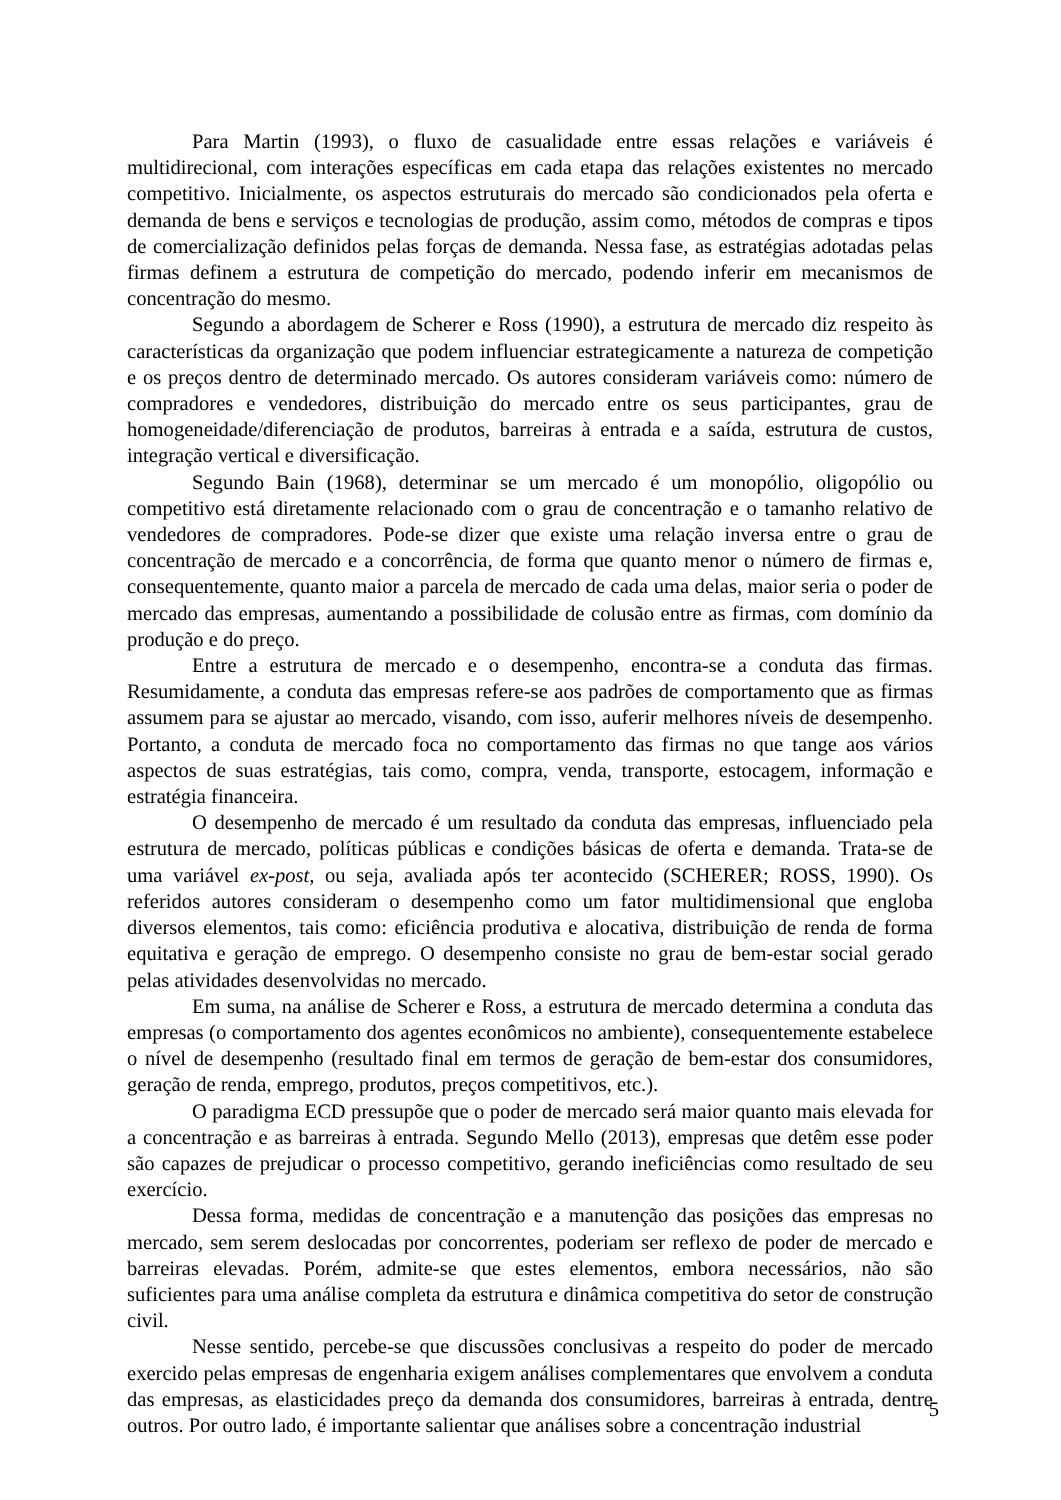Para Martin (1993), o fluxo de casualidade entre essas relações e variáveis é multidirecional, com interações específicas em cada etapa das relações existentes no mercado competitivo. Inicialmente, os aspectos estruturais do mercado são condicionados pela oferta e demanda de bens e serviços e tecnologias de produção, assim como, métodos de compras e tipos de comercialização definidos pelas forças de demanda. Nessa fase, as estratégias adotadas pelas firmas definem a estrutura de competição do mercado, podendo inferir em mecanismos de concentração do mesmo.
Segundo a abordagem de Scherer e Ross (1990), a estrutura de mercado diz respeito às características da organização que podem influenciar estrategicamente a natureza de competição e os preços dentro de determinado mercado. Os autores consideram variáveis como: número de compradores e vendedores, distribuição do mercado entre os seus participantes, grau de homogeneidade/diferenciação de produtos, barreiras à entrada e a saída, estrutura de custos, integração vertical e diversificação.
Segundo Bain (1968), determinar se um mercado é um monopólio, oligopólio ou competitivo está diretamente relacionado com o grau de concentração e o tamanho relativo de vendedores de compradores. Pode-se dizer que existe uma relação inversa entre o grau de concentração de mercado e a concorrência, de forma que quanto menor o número de firmas e, consequentemente, quanto maior a parcela de mercado de cada uma delas, maior seria o poder de mercado das empresas, aumentando a possibilidade de colusão entre as firmas, com domínio da produção e do preço.
Entre a estrutura de mercado e o desempenho, encontra-se a conduta das firmas. Resumidamente, a conduta das empresas refere-se aos padrões de comportamento que as firmas assumem para se ajustar ao mercado, visando, com isso, auferir melhores níveis de desempenho. Portanto, a conduta de mercado foca no comportamento das firmas no que tange aos vários aspectos de suas estratégias, tais como, compra, venda, transporte, estocagem, informação e estratégia financeira.
O desempenho de mercado é um resultado da conduta das empresas, influenciado pela estrutura de mercado, políticas públicas e condições básicas de oferta e demanda. Trata-se de uma variável ex-post, ou seja, avaliada após ter acontecido (SCHERER; ROSS, 1990). Os referidos autores consideram o desempenho como um fator multidimensional que engloba diversos elementos, tais como: eficiência produtiva e alocativa, distribuição de renda de forma equitativa e geração de emprego. O desempenho consiste no grau de bem-estar social gerado pelas atividades desenvolvidas no mercado.
Em suma, na análise de Scherer e Ross, a estrutura de mercado determina a conduta das empresas (o comportamento dos agentes econômicos no ambiente), consequentemente estabelece o nível de desempenho (resultado final em termos de geração de bem-estar dos consumidores, geração de renda, emprego, produtos, preços competitivos, etc.).
O paradigma ECD pressupõe que o poder de mercado será maior quanto mais elevada for a concentração e as barreiras à entrada. Segundo Mello (2013), empresas que detêm esse poder são capazes de prejudicar o processo competitivo, gerando ineficiências como resultado de seu exercício.
Dessa forma, medidas de concentração e a manutenção das posições das empresas no mercado, sem serem deslocadas por concorrentes, poderiam ser reflexo de poder de mercado e barreiras elevadas. Porém, admite-se que estes elementos, embora necessários, não são suficientes para uma análise completa da estrutura e dinâmica competitiva do setor de construção civil.
Nesse sentido, percebe-se que discussões conclusivas a respeito do poder de mercado exercido pelas empresas de engenharia exigem análises complementares que envolvem a conduta das empresas, as elasticidades preço da demanda dos consumidores, barreiras à entrada, dentre outros. Por outro lado, é importante salientar que análises sobre a concentração industrial
5